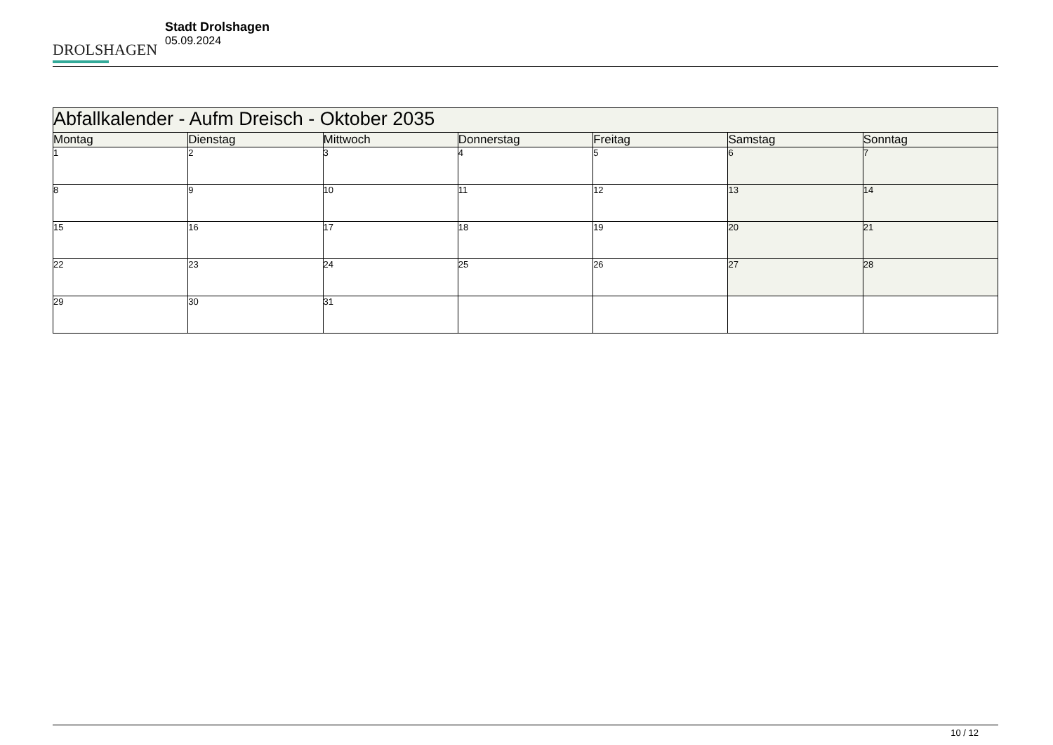DROLSHAGEN
Stadt Drolshagen
05.09.2024
| Abfallkalender - Aufm Dreisch - Oktober 2035 | | | | | | |
| Montag | Dienstag | Mittwoch | Donnerstag | Freitag | Samstag | Sonntag |
| 1 | 2 | 3 | 4 | 5 | 6 | 7 |
| 8 | 9 | 10 | 11 | 12 | 13 | 14 |
| 15 | 16 | 17 | 18 | 19 | 20 | 21 |
| 22 | 23 | 24 | 25 | 26 | 27 | 28 |
| 29 | 30 | 31 | | | | |
10 / 12